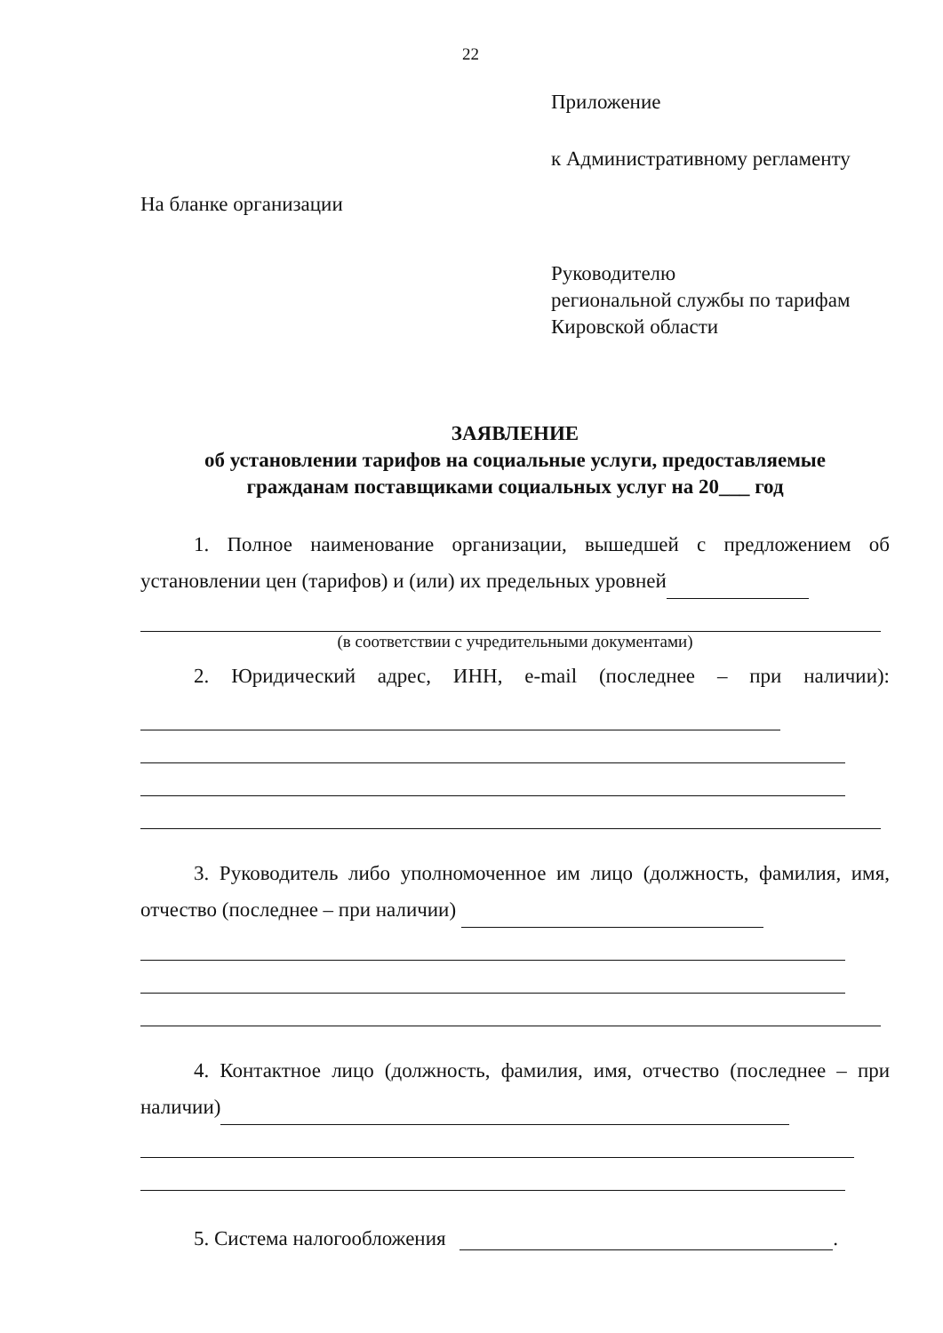22
Приложение
к Административному регламенту
На бланке организации
Руководителю
региональной службы по тарифам
Кировской области
ЗАЯВЛЕНИЕ
об установлении тарифов на социальные услуги, предоставляемые
гражданам поставщиками социальных услуг на 20___ год
1. Полное наименование организации, вышедшей с предложением об установлении цен (тарифов) и (или) их предельных уровней
(в соответствии с учредительными документами)
2. Юридический адрес, ИНН, e-mail (последнее – при наличии):
3. Руководитель либо уполномоченное им лицо (должность, фамилия, имя, отчество (последнее – при наличии)
4. Контактное лицо (должность, фамилия, имя, отчество (последнее – при наличии)
5. Система налогообложения .